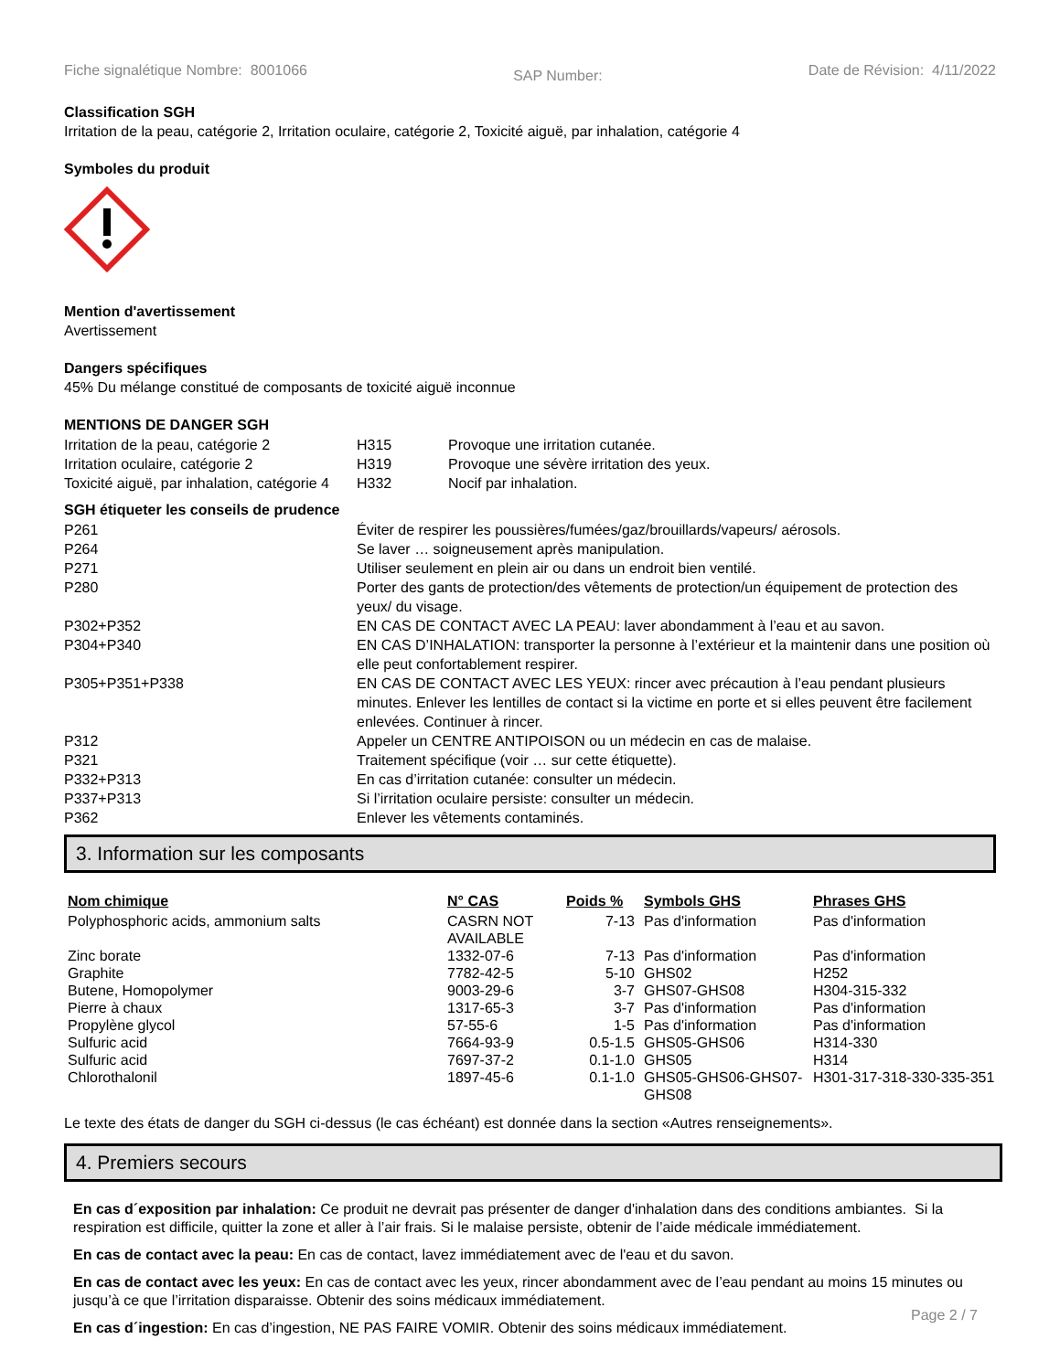Fiche signalétique Nombre: 8001066 SAP Number: Date de Révision: 4/11/2022
Classification SGH
Irritation de la peau, catégorie 2, Irritation oculaire, catégorie 2, Toxicité aiguë, par inhalation, catégorie 4
Symboles du produit
Mention d'avertissement
Avertissement
Dangers spécifiques
45% Du mélange constitué de composants de toxicité aiguë inconnue
MENTIONS DE DANGER SGH
| Irritation de la peau, catégorie 2 | H315 | Provoque une irritation cutanée. |
| Irritation oculaire, catégorie 2 | H319 | Provoque une sévère irritation des yeux. |
| Toxicité aiguë, par inhalation, catégorie 4 | H332 | Nocif par inhalation. |
SGH étiqueter les conseils de prudence
| P261 | Éviter de respirer les poussières/fumées/gaz/brouillards/vapeurs/ aérosols. |
| P264 | Se laver … soigneusement après manipulation. |
| P271 | Utiliser seulement en plein air ou dans un endroit bien ventilé. |
| P280 | Porter des gants de protection/des vêtements de protection/un équipement de protection des yeux/ du visage. |
| P302+P352 | EN CAS DE CONTACT AVEC LA PEAU: laver abondamment à l’eau et au savon. |
| P304+P340 | EN CAS D’INHALATION: transporter la personne à l’extérieur et la maintenir dans une position où elle peut confortablement respirer. |
| P305+P351+P338 | EN CAS DE CONTACT AVEC LES YEUX: rincer avec précaution à l’eau pendant plusieurs minutes. Enlever les lentilles de contact si la victime en porte et si elles peuvent être facilement enlevées. Continuer à rincer. |
| P312 | Appeler un CENTRE ANTIPOISON ou un médecin en cas de malaise. |
| P321 | Traitement spécifique (voir … sur cette étiquette). |
| P332+P313 | En cas d’irritation cutanée: consulter un médecin. |
| P337+P313 | Si l’irritation oculaire persiste: consulter un médecin. |
| P362 | Enlever les vêtements contaminés. |
3. Information sur les composants
| Nom chimique | N° CAS | Poids % | Symbols GHS | Phrases GHS |
| --- | --- | --- | --- | --- |
| Polyphosphoric acids, ammonium salts | CASRN NOT AVAILABLE | 7-13 | Pas d'information | Pas d'information |
| Zinc borate | 1332-07-6 | 7-13 | Pas d'information | Pas d'information |
| Graphite | 7782-42-5 | 5-10 | GHS02 | H252 |
| Butene, Homopolymer | 9003-29-6 | 3-7 | GHS07-GHS08 | H304-315-332 |
| Pierre à chaux | 1317-65-3 | 3-7 | Pas d'information | Pas d'information |
| Propylène glycol | 57-55-6 | 1-5 | Pas d'information | Pas d'information |
| Sulfuric acid | 7664-93-9 | 0.5-1.5 | GHS05-GHS06 | H314-330 |
| Sulfuric acid | 7697-37-2 | 0.1-1.0 | GHS05 | H314 |
| Chlorothalonil | 1897-45-6 | 0.1-1.0 | GHS05-GHS06-GHS07-GHS08 | H301-317-318-330-335-351 |
Le texte des états de danger du SGH ci-dessus (le cas échéant) est donnée dans la section «Autres renseignements».
4. Premiers secours
En cas d´exposition par inhalation: Ce produit ne devrait pas présenter de danger d'inhalation dans des conditions ambiantes. Si la respiration est difficile, quitter la zone et aller à l’air frais. Si le malaise persiste, obtenir de l’aide médicale immédiatement.
En cas de contact avec la peau: En cas de contact, lavez immédiatement avec de l'eau et du savon.
En cas de contact avec les yeux: En cas de contact avec les yeux, rincer abondamment avec de l’eau pendant au moins 15 minutes ou jusqu’à ce que l’irritation disparaisse. Obtenir des soins médicaux immédiatement.
En cas d´ingestion: En cas d’ingestion, NE PAS FAIRE VOMIR. Obtenir des soins médicaux immédiatement.
Page 2 / 7